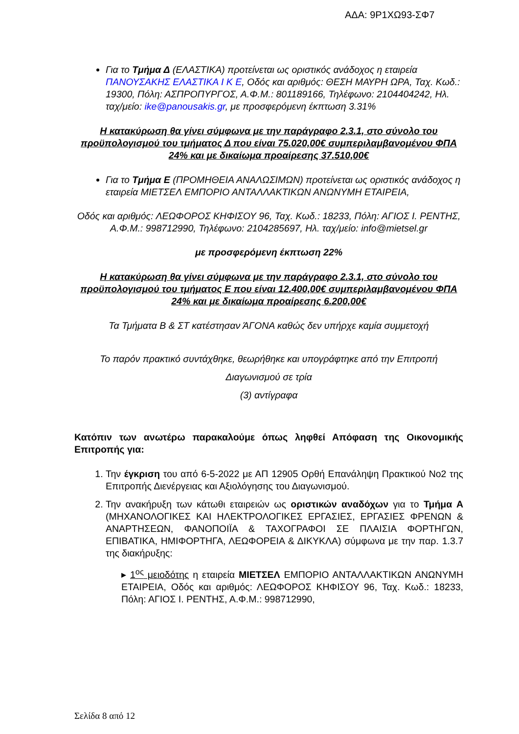ΑΔΑ: 9Ρ1ΧΩ93-ΣΦ7
Για το Τμήμα Δ (ΕΛΑΣΤΙΚΑ) προτείνεται ως οριστικός ανάδοχος η εταιρεία ΠΑΝΟΥΣΑΚΗΣ ΕΛΑΣΤΙΚΑ Ι Κ Ε, Οδός και αριθμός: ΘΕΣΗ ΜΑΥΡΗ ΩΡΑ, Ταχ. Κωδ.: 19300, Πόλη: ΑΣΠΡΟΠΥΡΓΟΣ, Α.Φ.Μ.: 801189166, Τηλέφωνο: 2104404242, Ηλ. ταχ/μείο: ike@panousakis.gr, με προσφερόμενη έκπτωση 3.31%
Η κατακύρωση θα γίνει σύμφωνα με την παράγραφο 2.3.1, στο σύνολο του προϋπολογισμού του τμήματος Δ που είναι 75.020,00€ συμπεριλαμβανομένου ΦΠΑ 24% και με δικαίωμα προαίρεσης 37.510,00€
Για το Τμήμα Ε (ΠΡΟΜΗΘΕΙΑ ΑΝΑΛΩΣΙΜΩΝ) προτείνεται ως οριστικός ανάδοχος η εταιρεία ΜΙΕΤΣΕΛ ΕΜΠΟΡΙΟ ΑΝΤΑΛΛΑΚΤΙΚΩΝ ΑΝΩΝΥΜΗ ΕΤΑΙΡΕΙΑ,
Οδός και αριθμός: ΛΕΩΦΟΡΟΣ ΚΗΦΙΣΟΥ 96, Ταχ. Κωδ.: 18233, Πόλη: ΑΓΙΟΣ Ι. ΡΕΝΤΗΣ, Α.Φ.Μ.: 998712990, Τηλέφωνο: 2104285697, Ηλ. ταχ/μείο: info@mietsel.gr
με προσφερόμενη έκπτωση 22%
Η κατακύρωση θα γίνει σύμφωνα με την παράγραφο 2.3.1, στο σύνολο του προϋπολογισμού του τμήματος Ε που είναι 12.400,00€ συμπεριλαμβανομένου ΦΠΑ 24% και με δικαίωμα προαίρεσης 6.200,00€
Τα Τμήματα Β & ΣΤ κατέστησαν ΆΓΟΝΑ καθώς δεν υπήρχε καμία συμμετοχή
Το παρόν πρακτικό συντάχθηκε, θεωρήθηκε και υπογράφτηκε από την Επιτροπή
Διαγωνισμού σε τρία
(3) αντίγραφα
Κατόπιν των ανωτέρω παρακαλούμε όπως ληφθεί Απόφαση της Οικονομικής Επιτροπής για:
1. Την έγκριση του από 6-5-2022 με ΑΠ 12905 Ορθή Επανάληψη Πρακτικού Νο2 της Επιτροπής Διενέργειας και Αξιολόγησης του Διαγωνισμού.
2. Την ανακήρυξη των κάτωθι εταιρειών ως οριστικών αναδόχων για το Τμήμα Α (ΜΗΧΑΝΟΛΟΓΙΚΕΣ ΚΑΙ ΗΛΕΚΤΡΟΛΟΓΙΚΕΣ ΕΡΓΑΣΙΕΣ, ΕΡΓΑΣΙΕΣ ΦΡΕΝΩΝ & ΑΝΑΡΤΗΣΕΩΝ, ΦΑΝΟΠΟΙΪΑ & ΤΑΧΟΓΡΑΦΟΙ ΣΕ ΠΛΑΙΣΙΑ ΦΟΡΤΗΓΩΝ, ΕΠΙΒΑΤΙΚΑ, ΗΜΙΦΟΡΤΗΓΑ, ΛΕΩΦΟΡΕΙΑ & ΔΙΚΥΚΛΑ) σύμφωνα με την παρ. 1.3.7 της διακήρυξης:
▸ 1<sup>ος</sup> μειοδότης η εταιρεία ΜΙΕΤΣΕΛ ΕΜΠΟΡΙΟ ΑΝΤΑΛΛΑΚΤΙΚΩΝ ΑΝΩΝΥΜΗ ΕΤΑΙΡΕΙΑ, Οδός και αριθμός: ΛΕΩΦΟΡΟΣ ΚΗΦΙΣΟΥ 96, Ταχ. Κωδ.: 18233, Πόλη: ΑΓΙΟΣ Ι. ΡΕΝΤΗΣ, Α.Φ.Μ.: 998712990,
Σελίδα 8 από 12